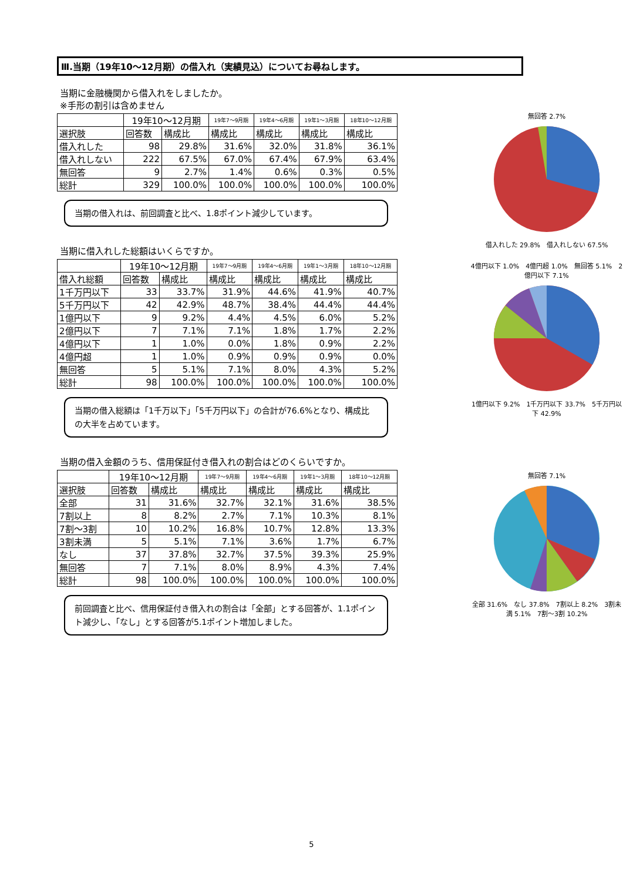Ⅲ.当期（19年10～12月期）の借入れ（実績見込）についてお尋ねします。
当期に金融機関から借入れをしましたか。
※手形の割引は含めません
| | 19年10～12月期 | | 19年7～9月期 | 19年4～6月期 | 19年1～3月期 | 18年10～12月期 |
| --- | --- | --- | --- | --- | --- | --- |
| 選択肢 | 回答数 | 構成比 | 構成比 | 構成比 | 構成比 | 構成比 |
| 借入れした | 98 | 29.8% | 31.6% | 32.0% | 31.8% | 36.1% |
| 借入れしない | 222 | 67.5% | 67.0% | 67.4% | 67.9% | 63.4% |
| 無回答 | 9 | 2.7% | 1.4% | 0.6% | 0.3% | 0.5% |
| 総計 | 329 | 100.0% | 100.0% | 100.0% | 100.0% | 100.0% |
当期の借入れは、前回調査と比べ、1.8ポイント減少しています。
当期に借入れした総額はいくらですか。
| | 19年10～12月期 | | 19年7～9月期 | 19年4～6月期 | 19年1～3月期 | 18年10～12月期 |
| --- | --- | --- | --- | --- | --- | --- |
| 借入れ総額 | 回答数 | 構成比 | 構成比 | 構成比 | 構成比 | 構成比 |
| 1千万円以下 | 33 | 33.7% | 31.9% | 44.6% | 41.9% | 40.7% |
| 5千万円以下 | 42 | 42.9% | 48.7% | 38.4% | 44.4% | 44.4% |
| 1億円以下 | 9 | 9.2% | 4.4% | 4.5% | 6.0% | 5.2% |
| 2億円以下 | 7 | 7.1% | 7.1% | 1.8% | 1.7% | 2.2% |
| 4億円以下 | 1 | 1.0% | 0.0% | 1.8% | 0.9% | 2.2% |
| 4億円超 | 1 | 1.0% | 0.9% | 0.9% | 0.9% | 0.0% |
| 無回答 | 5 | 5.1% | 7.1% | 8.0% | 4.3% | 5.2% |
| 総計 | 98 | 100.0% | 100.0% | 100.0% | 100.0% | 100.0% |
当期の借入総額は「1千万以下」「5千万円以下」の合計が76.6%となり、構成比の大半を占めています。
当期の借入金額のうち、信用保証付き借入れの割合はどのくらいですか。
| | 19年10～12月期 | | 19年7～9月期 | 19年4～6月期 | 19年1～3月期 | 18年10～12月期 |
| --- | --- | --- | --- | --- | --- | --- |
| 選択肢 | 回答数 | 構成比 | 構成比 | 構成比 | 構成比 | 構成比 |
| 全部 | 31 | 31.6% | 32.7% | 32.1% | 31.6% | 38.5% |
| 7割以上 | 8 | 8.2% | 2.7% | 7.1% | 10.3% | 8.1% |
| 7割～3割 | 10 | 10.2% | 16.8% | 10.7% | 12.8% | 13.3% |
| 3割未満 | 5 | 5.1% | 7.1% | 3.6% | 1.7% | 6.7% |
| なし | 37 | 37.8% | 32.7% | 37.5% | 39.3% | 25.9% |
| 無回答 | 7 | 7.1% | 8.0% | 8.9% | 4.3% | 7.4% |
| 総計 | 98 | 100.0% | 100.0% | 100.0% | 100.0% | 100.0% |
前回調査と比べ、信用保証付き借入れの割合は「全部」とする回答が、1.1ポイント減少し、「なし」とする回答が5.1ポイント増加しました。
無回答 2.7%
借入れした 29.8%　借入れしない 67.5%
4億円以下 1.0%　4億円超 1.0%　無回答 5.1%　2億円以下 7.1%
1億円以下 9.2%　1千万円以下 33.7%　5千万円以下 42.9%
無回答 7.1%
全部 31.6%　なし 37.8%　7割以上 8.2%　3割未満 5.1%　7割～3割 10.2%
5